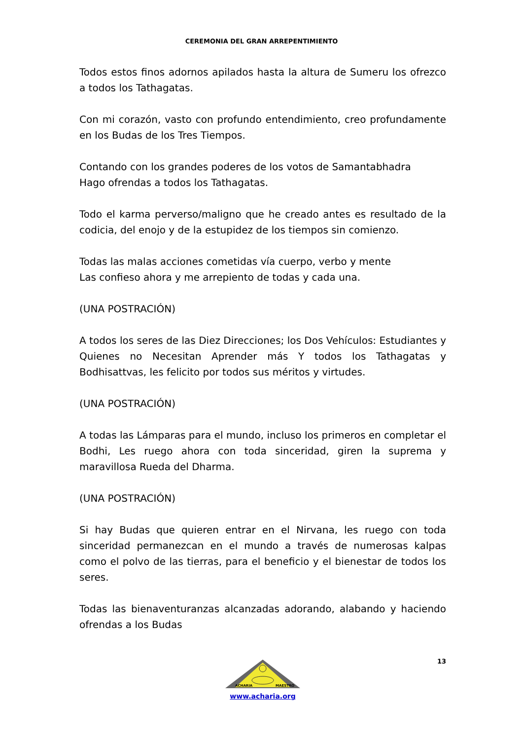CEREMONIA DEL GRAN ARREPENTIMIENTO
Todos estos finos adornos apilados hasta la altura de Sumeru los ofrezco a todos los Tathagatas.
Con mi corazón, vasto con profundo entendimiento, creo profundamente en los Budas de los Tres Tiempos.
Contando con los grandes poderes de los votos de Samantabhadra
Hago ofrendas a todos los Tathagatas.
Todo el karma perverso/maligno que he creado antes es resultado de la codicia, del enojo y de la estupidez de los tiempos sin comienzo.
Todas las malas acciones cometidas vía cuerpo, verbo y mente
Las confieso ahora y me arrepiento de todas y cada una.
(UNA POSTRACIÓN)
A todos los seres de las Diez Direcciones; los Dos Vehículos: Estudiantes y Quienes no Necesitan Aprender más Y todos los Tathagatas y Bodhisattvas, les felicito por todos sus méritos y virtudes.
(UNA POSTRACIÓN)
A todas las Lámparas para el mundo, incluso los primeros en completar el Bodhi, Les ruego ahora con toda sinceridad, giren la suprema y maravillosa Rueda del Dharma.
(UNA POSTRACIÓN)
Si hay Budas que quieren entrar en el Nirvana, les ruego con toda sinceridad permanezcan en el mundo a través de numerosas kalpas como el polvo de las tierras, para el beneficio y el bienestar de todos los seres.
Todas las bienaventuranzas alcanzadas adorando, alabando y haciendo ofrendas a los Budas
13
ACHARIA
MAESTRO
www.acharia.org